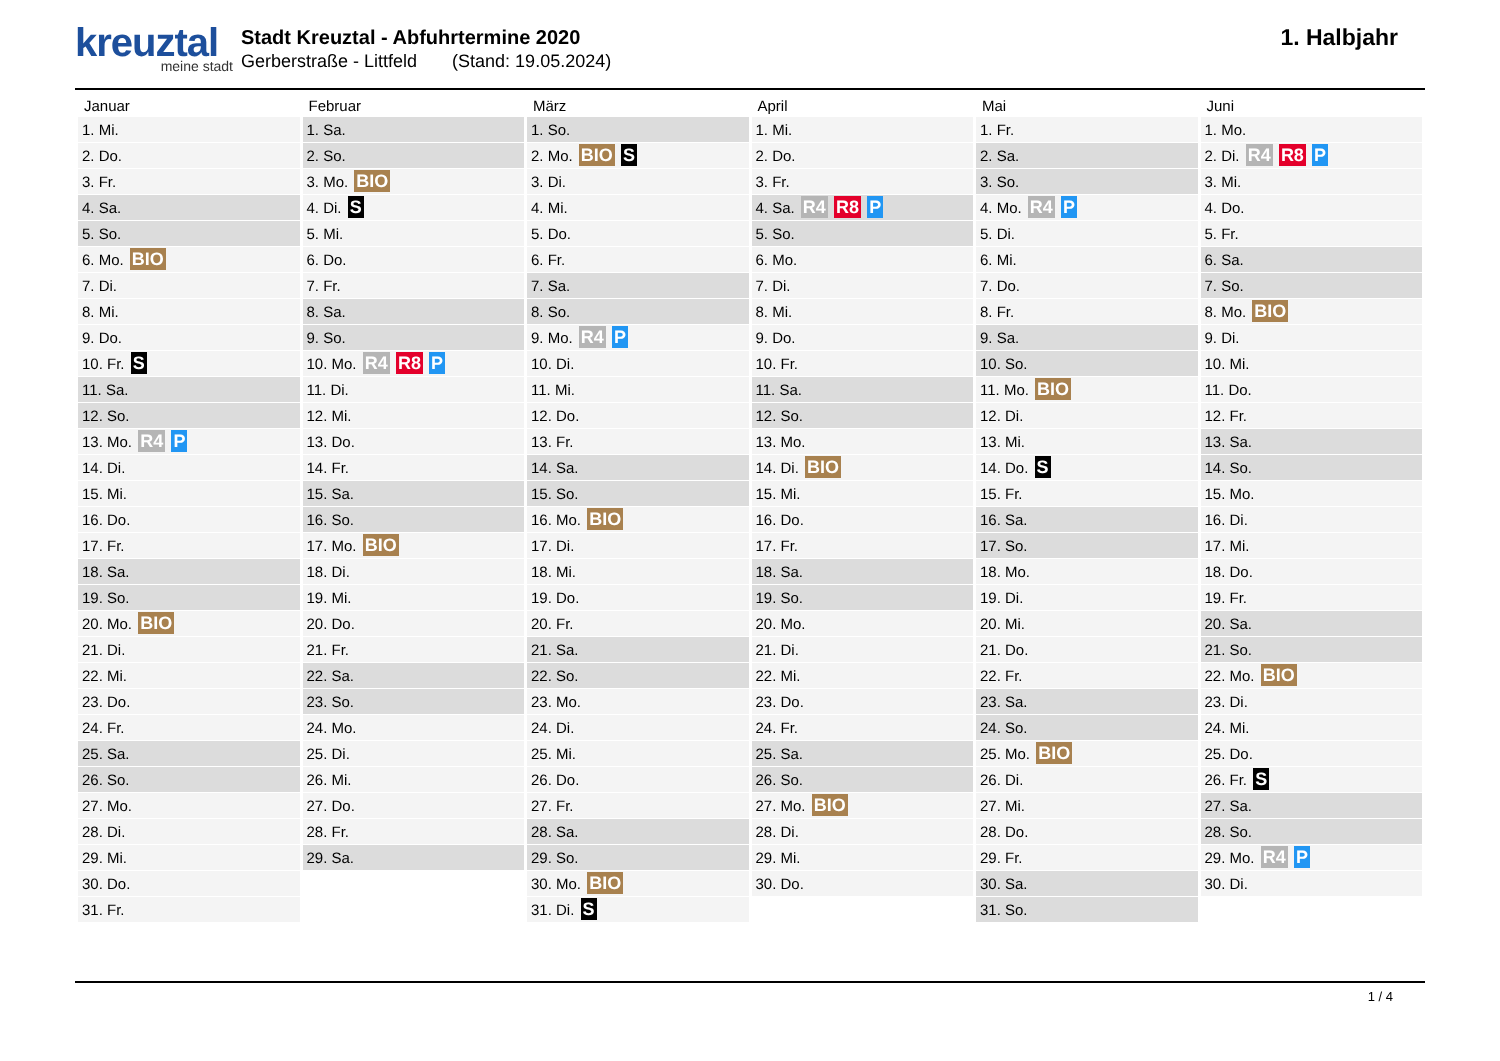kreuztal
meine stadt
Stadt Kreuztal - Abfuhrtermine 2020
Gerberstraße - Littfeld (Stand: 19.05.2024)
1. Halbjahr
| Januar | Februar | März | April | Mai | Juni |
| --- | --- | --- | --- | --- | --- |
| 1. Mi. | 1. Sa. | 1. So. | 1. Mi. | 1. Fr. | 1. Mo. |
| 2. Do. | 2. So. | 2. Mo. BIO S | 2. Do. | 2. Sa. | 2. Di. R4 R8 P |
| 3. Fr. | 3. Mo. BIO | 3. Di. | 3. Fr. | 3. So. | 3. Mi. |
| 4. Sa. | 4. Di. S | 4. Mi. | 4. Sa. R4 R8 P | 4. Mo. R4 P | 4. Do. |
| 5. So. | 5. Mi. | 5. Do. | 5. So. | 5. Di. | 5. Fr. |
| 6. Mo. BIO | 6. Do. | 6. Fr. | 6. Mo. | 6. Mi. | 6. Sa. |
| 7. Di. | 7. Fr. | 7. Sa. | 7. Di. | 7. Do. | 7. So. |
| 8. Mi. | 8. Sa. | 8. So. | 8. Mi. | 8. Fr. | 8. Mo. BIO |
| 9. Do. | 9. So. | 9. Mo. R4 P | 9. Do. | 9. Sa. | 9. Di. |
| 10. Fr. S | 10. Mo. R4 R8 P | 10. Di. | 10. Fr. | 10. So. | 10. Mi. |
| 11. Sa. | 11. Di. | 11. Mi. | 11. Sa. | 11. Mo. BIO | 11. Do. |
| 12. So. | 12. Mi. | 12. Do. | 12. So. | 12. Di. | 12. Fr. |
| 13. Mo. R4 P | 13. Do. | 13. Fr. | 13. Mo. | 13. Mi. | 13. Sa. |
| 14. Di. | 14. Fr. | 14. Sa. | 14. Di. BIO | 14. Do. S | 14. So. |
| 15. Mi. | 15. Sa. | 15. So. | 15. Mi. | 15. Fr. | 15. Mo. |
| 16. Do. | 16. So. | 16. Mo. BIO | 16. Do. | 16. Sa. | 16. Di. |
| 17. Fr. | 17. Mo. BIO | 17. Di. | 17. Fr. | 17. So. | 17. Mi. |
| 18. Sa. | 18. Di. | 18. Mi. | 18. Sa. | 18. Mo. | 18. Do. |
| 19. So. | 19. Mi. | 19. Do. | 19. So. | 19. Di. | 19. Fr. |
| 20. Mo. BIO | 20. Do. | 20. Fr. | 20. Mo. | 20. Mi. | 20. Sa. |
| 21. Di. | 21. Fr. | 21. Sa. | 21. Di. | 21. Do. | 21. So. |
| 22. Mi. | 22. Sa. | 22. So. | 22. Mi. | 22. Fr. | 22. Mo. BIO |
| 23. Do. | 23. So. | 23. Mo. | 23. Do. | 23. Sa. | 23. Di. |
| 24. Fr. | 24. Mo. | 24. Di. | 24. Fr. | 24. So. | 24. Mi. |
| 25. Sa. | 25. Di. | 25. Mi. | 25. Sa. | 25. Mo. BIO | 25. Do. |
| 26. So. | 26. Mi. | 26. Do. | 26. So. | 26. Di. | 26. Fr. S |
| 27. Mo. | 27. Do. | 27. Fr. | 27. Mo. BIO | 27. Mi. | 27. Sa. |
| 28. Di. | 28. Fr. | 28. Sa. | 28. Di. | 28. Do. | 28. So. |
| 29. Mi. | 29. Sa. | 29. So. | 29. Mi. | 29. Fr. | 29. Mo. R4 P |
| 30. Do. | | 30. Mo. BIO | 30. Do. | 30. Sa. | 30. Di. |
| 31. Fr. | | 31. Di. S | | 31. So. | |
1 / 4